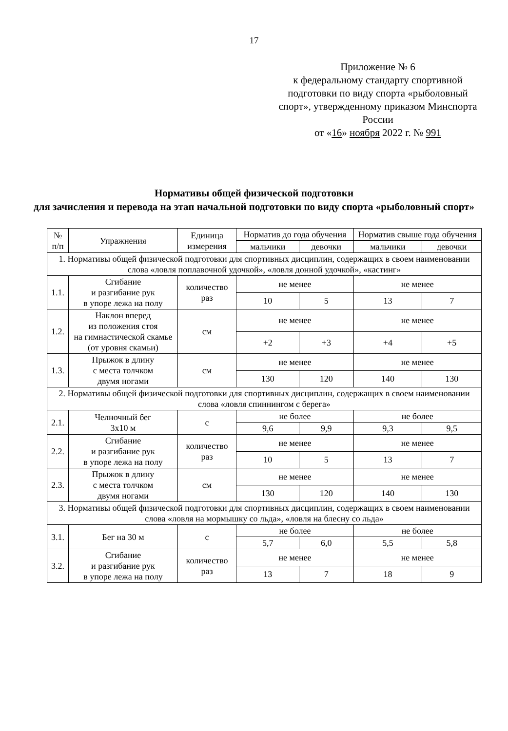17
Приложение № 6
к федеральному стандарту спортивной подготовки по виду спорта «рыболовный спорт», утвержденному приказом Минспорта России
от «16» ноября 2022 г. № 991
Нормативы общей физической подготовки
для зачисления и перевода на этап начальной подготовки по виду спорта «рыболовный спорт»
| № п/п | Упражнения | Единица измерения | Норматив до года обучения | | Норматив свыше года обучения | |
| --- | --- | --- | --- | --- | --- | --- |
| | | | мальчики | девочки | мальчики | девочки |
| 1. Нормативы общей физической подготовки для спортивных дисциплин, содержащих в своем наименовании слова «ловля поплавочной удочкой», «ловля донной удочкой», «кастинг» | | | | | | |
| 1.1. | Сгибание и разгибание рук в упоре лежа на полу | количество раз | не менее | | не менее | |
| | | | 10 | 5 | 13 | 7 |
| 1.2. | Наклон вперед из положения стоя на гимнастической скамье (от уровня скамьи) | см | не менее | | не менее | |
| | | | +2 | +3 | +4 | +5 |
| 1.3. | Прыжок в длину с места толчком двумя ногами | см | не менее | | не менее | |
| | | | 130 | 120 | 140 | 130 |
| 2. Нормативы общей физической подготовки для спортивных дисциплин, содержащих в своем наименовании слова «ловля спиннингом с берега» | | | | | | |
| 2.1. | Челночный бег 3x10 м | с | не более | | не более | |
| | | | 9,6 | 9,9 | 9,3 | 9,5 |
| 2.2. | Сгибание и разгибание рук в упоре лежа на полу | количество раз | не менее | | не менее | |
| | | | 10 | 5 | 13 | 7 |
| 2.3. | Прыжок в длину с места толчком двумя ногами | см | не менее | | не менее | |
| | | | 130 | 120 | 140 | 130 |
| 3. Нормативы общей физической подготовки для спортивных дисциплин, содержащих в своем наименовании слова «ловля на мормышку со льда», «ловля на блесну со льда» | | | | | | |
| 3.1. | Бег на 30 м | с | не более | | не более | |
| | | | 5,7 | 6,0 | 5,5 | 5,8 |
| 3.2. | Сгибание и разгибание рук в упоре лежа на полу | количество раз | не менее | | не менее | |
| | | | 13 | 7 | 18 | 9 |